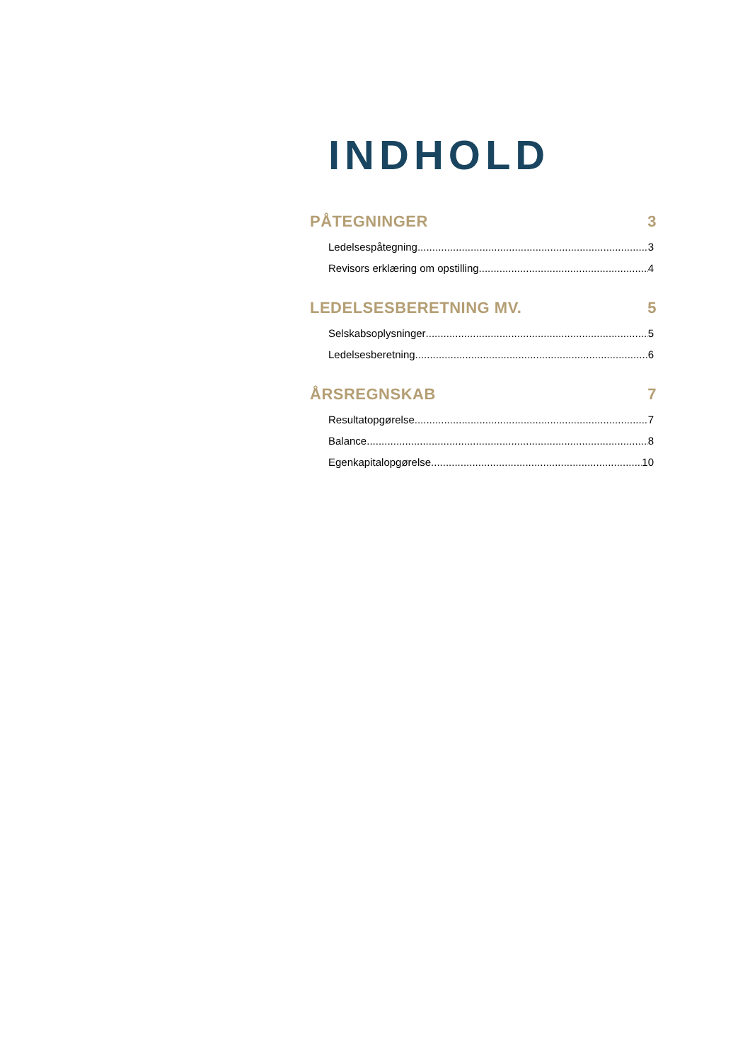INDHOLD
PÅTEGNINGER 3
Ledelsespåtegning 3
Revisors erklæring om opstilling 4
LEDELSESBERETNING MV. 5
Selskabsoplysninger 5
Ledelsesberetning 6
ÅRSREGNSKAB 7
Resultatopgørelse 7
Balance 8
Egenkapitalopgørelse 10